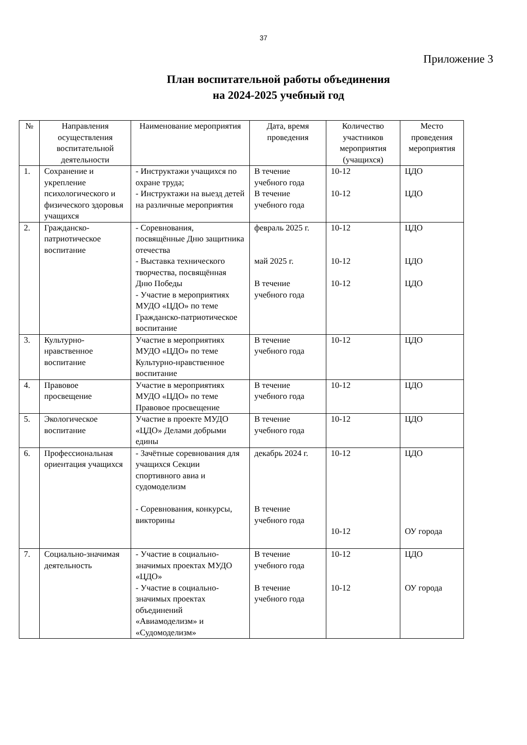37
Приложение 3
План воспитательной работы объединения
на 2024-2025 учебный год
| № | Направления осуществления воспитательной деятельности | Наименование мероприятия | Дата, время проведения | Количество участников мероприятия (учащихся) | Место проведения мероприятия |
| --- | --- | --- | --- | --- | --- |
| 1. | Сохранение и укрепление психологического и физического здоровья учащихся | - Инструктажи учащихся по охране труда; - Инструктажи на выезд детей на различные мероприятия | В течение учебного года В течение учебного года | 10-12 10-12 | ЦДО ЦДО |
| 2. | Гражданско-патриотическое воспитание | - Соревнования, посвящённые Дню защитника отечества - Выставка технического творчества, посвящённая Дню Победы - Участие в мероприятиях МУДО «ЦДО» по теме Гражданско-патриотическое воспитание | февраль 2025 г. май 2025 г. В течение учебного года | 10-12 10-12 10-12 | ЦДО ЦДО ЦДО |
| 3. | Культурно-нравственное воспитание | Участие в мероприятиях МУДО «ЦДО» по теме Культурно-нравственное воспитание | В течение учебного года | 10-12 | ЦДО |
| 4. | Правовое просвещение | Участие в мероприятиях МУДО «ЦДО» по теме Правовое просвещение | В течение учебного года | 10-12 | ЦДО |
| 5. | Экологическое воспитание | Участие в проекте МУДО «ЦДО» Делами добрыми едины | В течение учебного года | 10-12 | ЦДО |
| 6. | Профессиональная ориентация учащихся | - Зачётные соревнования для учащихся Секции спортивного авиа и судомоделизм - Соревнования, конкурсы, викторины | декабрь 2024 г. В течение учебного года | 10-12 10-12 | ЦДО ОУ города |
| 7. | Социально-значимая деятельность | - Участие в социально-значимых проектах МУДО «ЦДО» - Участие в социально-значимых проектах объединений «Авиамоделизм» и «Судомоделизм» | В течение учебного года В течение учебного года | 10-12 10-12 | ЦДО ОУ города |